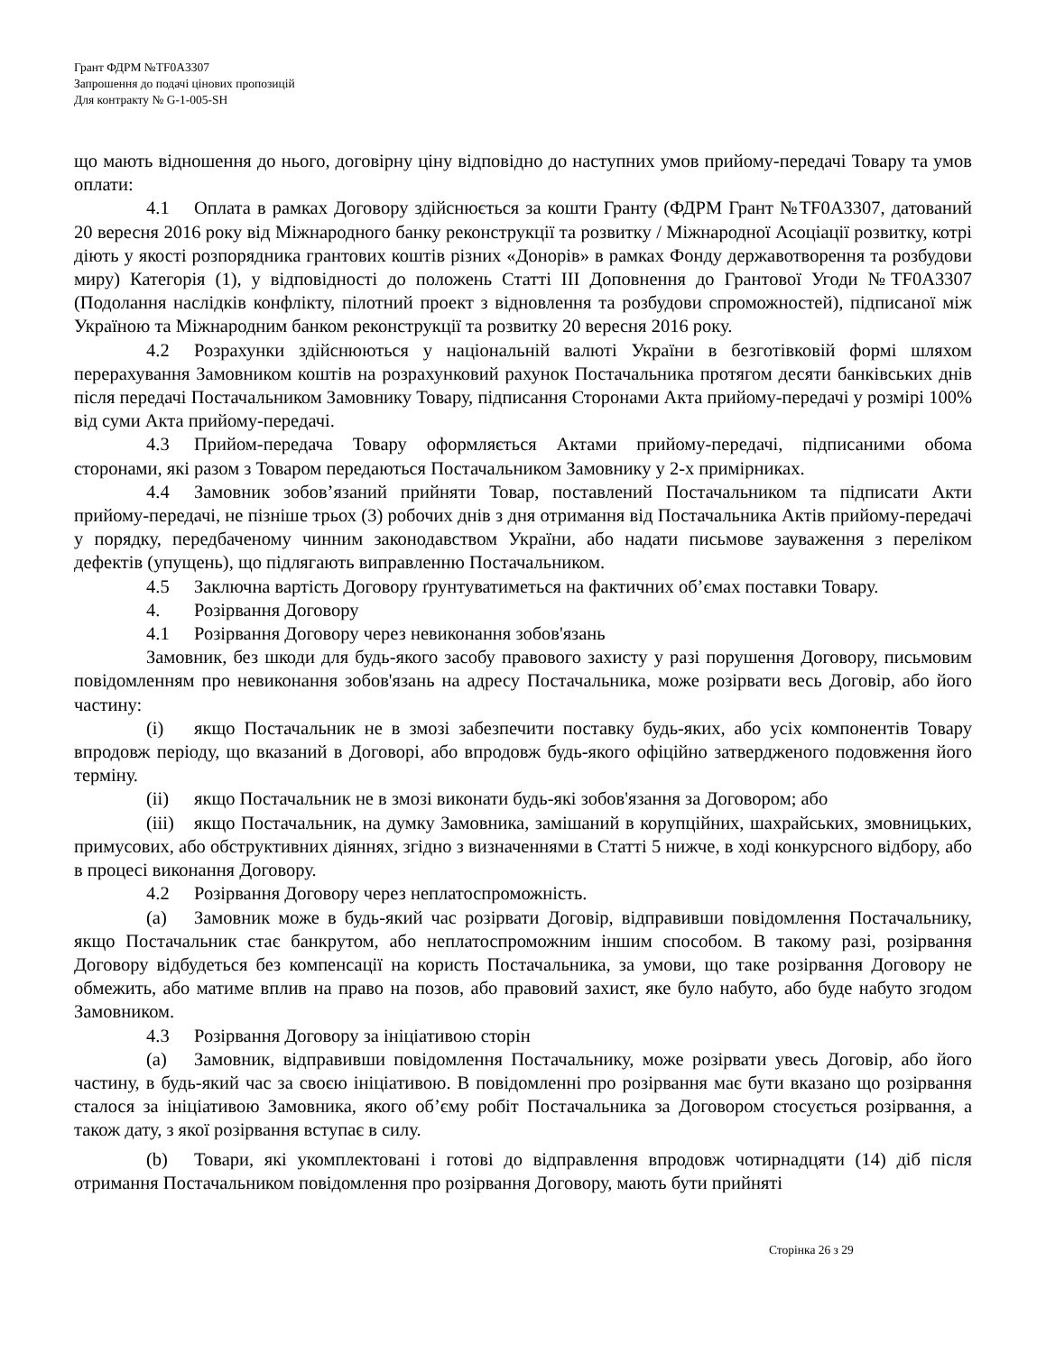Грант ФДРМ №TF0A3307
Запрошення до подачі цінових пропозицій
Для контракту № G-1-005-SH
що мають відношення до нього, договірну ціну відповідно до наступних умов прийому-передачі Товару та умов оплати:
4.1 Оплата в рамках Договору здійснюється за кошти Гранту (ФДРМ Грант №TF0A3307, датований 20 вересня 2016 року від Міжнародного банку реконструкції та розвитку / Міжнародної Асоціації розвитку, котрі діють у якості розпорядника грантових коштів різних «Донорів» в рамках Фонду державотворення та розбудови миру) Категорія (1), у відповідності до положень Статті III Доповнення до Грантової Угоди №TF0A3307 (Подолання наслідків конфлікту, пілотний проект з відновлення та розбудови спроможностей), підписаної між Україною та Міжнародним банком реконструкції та розвитку 20 вересня 2016 року.
4.2 Розрахунки здійснюються у національній валюті України в безготівковій формі шляхом перерахування Замовником коштів на розрахунковий рахунок Постачальника протягом десяти банківських днів після передачі Постачальником Замовнику Товару, підписання Сторонами Акта прийому-передачі у розмірі 100% від суми Акта прийому-передачі.
4.3 Прийом-передача Товару оформляється Актами прийому-передачі, підписаними обома сторонами, які разом з Товаром передаються Постачальником Замовнику у 2-х примірниках.
4.4 Замовник зобов’язаний прийняти Товар, поставлений Постачальником та підписати Акти прийому-передачі, не пізніше трьох (3) робочих днів з дня отримання від Постачальника Актів прийому-передачі у порядку, передбаченому чинним законодавством України, або надати письмове зауваження з переліком дефектів (упущень), що підлягають виправленню Постачальником.
4.5 Заключна вартість Договору ґрунтуватиметься на фактичних об’ємах поставки Товару.
4. Розірвання Договору
4.1 Розірвання Договору через невиконання зобов'язань
Замовник, без шкоди для будь-якого засобу правового захисту у разі порушення Договору, письмовим повідомленням про невиконання зобов'язань на адресу Постачальника, може розірвати весь Договір, або його частину:
(i) якщо Постачальник не в змозі забезпечити поставку будь-яких, або усіх компонентів Товару впродовж періоду, що вказаний в Договорі, або впродовж будь-якого офіційно затвердженого подовження його терміну.
(ii) якщо Постачальник не в змозі виконати будь-які зобов'язання за Договором; або
(iii) якщо Постачальник, на думку Замовника, замішаний в корупційних, шахрайських, змовницьких, примусових, або обструктивних діяннях, згідно з визначеннями в Статті 5 нижче, в ході конкурсного відбору, або в процесі виконання Договору.
4.2 Розірвання Договору через неплатоспроможність.
(a) Замовник може в будь-який час розірвати Договір, відправивши повідомлення Постачальнику, якщо Постачальник стає банкрутом, або неплатоспроможним іншим способом. В такому разі, розірвання Договору відбудеться без компенсації на користь Постачальника, за умови, що таке розірвання Договору не обмежить, або матиме вплив на право на позов, або правовий захист, яке було набуто, або буде набуто згодом Замовником.
4.3 Розірвання Договору за ініціативою сторін
(a) Замовник, відправивши повідомлення Постачальнику, може розірвати увесь Договір, або його частину, в будь-який час за своєю ініціативою. В повідомленні про розірвання має бути вказано що розірвання сталося за ініціативою Замовника, якого об’єму робіт Постачальника за Договором стосується розірвання, а також дату, з якої розірвання вступає в силу.
(b) Товари, які укомплектовані і готові до відправлення впродовж чотирнадцяти (14) діб після отримання Постачальником повідомлення про розірвання Договору, мають бути прийняті
Сторінка 26 з 29